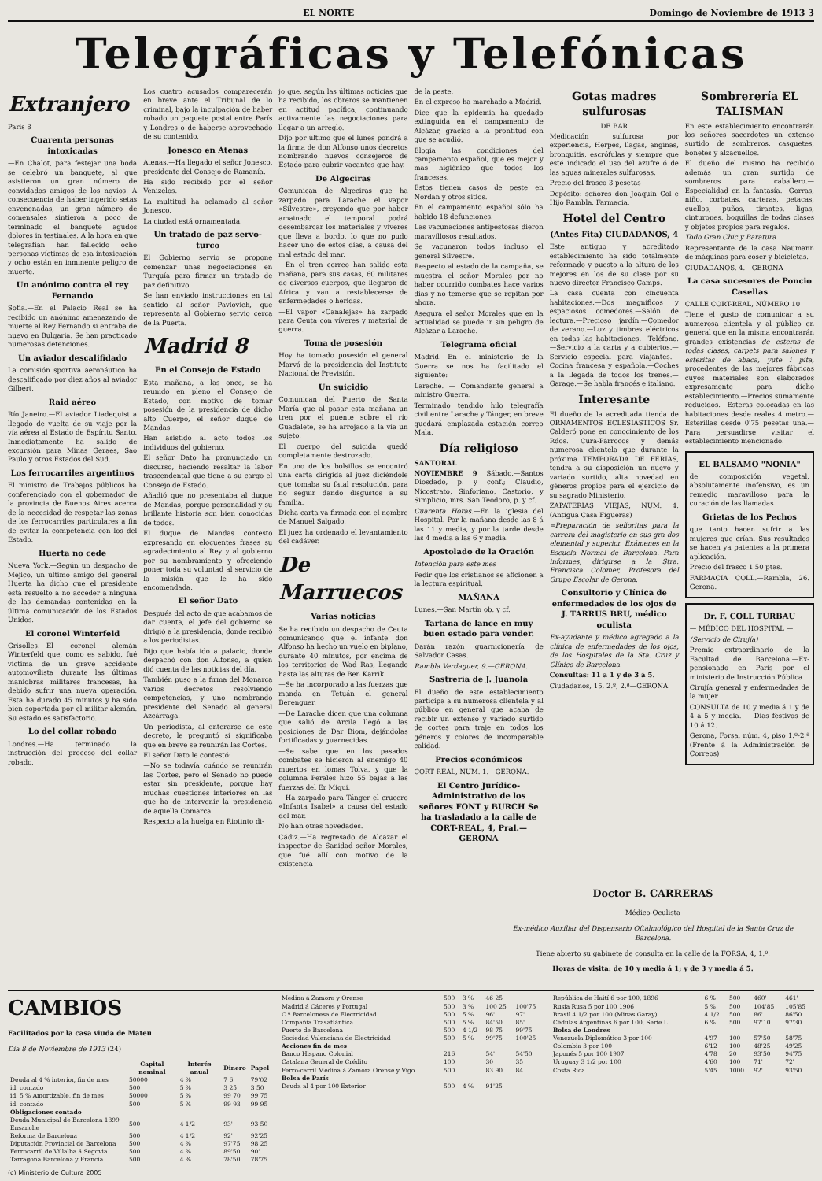EL NORTE Domingo de Noviembre de 1913 3
Telegráficas y Telefónicas
Extranjero
París 8
Cuarenta personas intoxicadas
—En Chalot, para festejar una boda se celebró un banquete, al que asistieron un gran número de convidados amigos de los novios. A consecuencia de haber ingerido setas envenenadas, un gran número de comensales sintieron a poco de terminado el banquete agudos dolores in testinales. A la hora en que telegrafían han fallecido ocho personas víctimas de esa intoxicación y ocho están en inminente peligro de muerte.
Un anónimo contra el rey Fernando
Sofía.—En el Palacio Real se ha recibido un anónimo amenazando de muerte al Rey Fernando si entraba de nuevo en Bulgaria. Se han practicado numerosas detenciones.
Un aviador descalifidado
La comisión sportiva aeronáutico ha descalificado por diez años al aviador Gilbert.
Raid aéreo
Río Janeiro.—El aviador Liadequist a llegado de vuelta de su viaje por la vía aérea al Estado de Espíritu Santo. Inmediatamente ha salido de excursión para Minas Geraes, Sao Paulo y otros Estados del Sud.
Los ferrocarriles argentinos
El ministro de Trabajos públicos ha conferenciado con el gobernador de la provincia de Buenos Aires acerca de la necesidad de respetar las zonas de los ferrocarriles particulares a fin de evitar la competencia con los del Estado.
Huerta no cede
Nueva York.—Según un despacho de Méjico, un último amigo del general Huerta ha dicho que el presidente está resuelto a no acceder a ninguna de las demandas contenidas en la última comunicación de los Estados Unidos.
El coronel Winterfeld
Grisolles.—El coronel alemán Winterfeld que, como es sabido, fué víctima de un grave accidente automovilista durante las últimas maniobras militares francesas, ha debido sufrir una nueva operación. Esta ha durado 45 minutos y ha sido bien soportada por el militar alemán. Su estado es satisfactorio.
Lo del collar robado
Londres.—Ha terminado la instrucción del proceso del collar robado.
Los cuatro acusados comparecerán en breve ante el Tribunal de lo criminal, bajo la inculpación de haber robado un paquete postal entre París y Londres o de haberse aprovechado de su contenido.
Jonesco en Atenas
Atenas.—Ha llegado el señor Jonesco, presidente del Consejo de Ramanía.
Ha sido recibido por el señor Venizelos.
La multitud ha aclamado al señor Jonesco.
La ciudad está ornamentada.
Un tratado de paz servo-turco
El Gobierno servio se propone comenzar unas negociaciones en Turquía para firmar un tratado de paz definitivo.
Se han enviado instrucciones en tal sentido al señor Pavlovich, que representa al Gobierno servio cerca de la Puerta.
Madrid 8
En el Consejo de Estado
Esta mañana, a las once, se ha reunido en pleno el Consejo de Estado, con motivo de tomar posesión de la presidencia de dicho alto Cuerpo, el señor duque de Mandas.
Han asistido al acto todos los individuos del gobierno.
El señor Dato ha pronunciado un discurso, haciendo resaltar la labor trascendental que tiene a su cargo el Consejo de Estado.
Añadió que no presentaba al duque de Mandas, porque personalidad y su brillante historia son bien conocidas de todos.
El duque de Mandas contestó expresando en elocuentes frases su agradecimiento al Rey y al gobierno por su nombramiento y ofreciendo poner toda su voluntad al servicio de la misión que le ha sido encomendada.
El señor Dato
Después del acto de que acabamos de dar cuenta, el jefe del gobierno se dirigió a la presidencia, donde recibió a los periodistas.
Dijo que había ido a palacio, donde despachó con don Alfonso, a quien dió cuenta de las noticias del día.
También puso a la firma del Monarca varios decretos resolviendo competencias, y uno nombrando presidente del Senado al general Azcárraga.
Un periodista, al enterarse de este decreto, le preguntó si significaba que en breve se reunirán las Cortes.
El señor Dato le contestó:
—No se todavía cuándo se reunirán las Cortes, pero el Senado no puede estar sin presidente, porque hay muchas cuestiones interiores en las que ha de intervenir la presidencia de aquella Comarca.
Respecto a la huelga en Riotinto di-
jo que, según las últimas noticias que ha recibido, los obreros se mantienen en actitud pacífica, continuando activamente las negociaciones para llegar a un arreglo.
Dijo por último que el lunes pondrá a la firma de don Alfonso unos decretos nombrando nuevos consejeros de Estado para cubrir vacantes que hay.
De Algeciras
Comunican de Algeciras que ha zarpado para Larache el vapor «Silvestre», creyendo que por haber amainado el temporal podrá desembarcar los materiales y víveres que lleva a bordo, lo que no pudo hacer uno de estos días, a causa del mal estado del mar.
—En el tren correo han salido esta mañana, para sus casas, 60 militares de diversos cuerpos, que llegaron de Africa y van a restablecerse de enfermedades o heridas.
—El vapor «Canalejas» ha zarpado para Ceuta con víveres y material de guerra.
Toma de posesión
Hoy ha tomado posesión el general Marvá de la presidencia del Instituto Nacional de Previsión.
Un suicidio
Comunican del Puerto de Santa María que al pasar esta mañana un tren por el puente sobre el río Guadalete, se ha arrojado a la vía un sujeto.
El cuerpo del suicida quedó completamente destrozado.
En uno de los bolsillos se encontró una carta dirigida al juez diciéndole que tomaba su fatal resolución, para no seguir dando disgustos a su familia.
Dicha carta va firmada con el nombre de Manuel Salgado.
El juez ha ordenado el levantamiento del cadáver.
De Marruecos
Varias noticias
Se ha recibido un despacho de Ceuta comunicando que el infante don Alfonso ha hecho un vuelo en biplano, durante 40 minutos, por encima de los territorios de Wad Ras, llegando hasta las alturas de Ben Karrik.
—Se ha incorporado a las fuerzas que manda en Tetuán el general Berenguer.
—De Larache dicen que una columna que salió de Arcila llegó a las posiciones de Dar Biom, dejándolas fortificadas y guarnecidas.
—Se sabe que en los pasados combates se hicieron al enemigo 40 muertos en lomas Tolva, y que la columna Perales hizo 55 bajas a las fuerzas del Er Miqui.
—Ha zarpado para Tánger el crucero «Infanta Isabel» a causa del estado del mar.
No han otras novedades.
Cádiz.—Ha regresado de Alcázar el inspector de Sanidad señor Morales, que fué allí con motivo de la existencia
de la peste.
En el expreso ha marchado a Madrid.
Dice que la epidemia ha quedado extinguida en el campamento de Alcázar, gracias a la prontitud con que se acudió.
Elogia las condiciones del campamento español, que es mejor y mas higiénico que todos los franceses.
Estos tienen casos de peste en Nordan y otros sitios.
En el campamento español sólo ha habido 18 defunciones.
Las vacunaciones antipestosas dieron maravillosos resultados.
Se vacunaron todos incluso el general Silvestre.
Respecto al estado de la campaña, se muestra el señor Morales por no haber ocurrido combates hace varios días y no temerse que se repitan por ahora.
Asegura el señor Morales que en la actualidad se puede ir sin peligro de Alcázar a Larache.
Telegrama oficial
Madrid.—En el ministerio de la Guerra se nos ha facilitado el siguiente:
Larache. — Comandante general a ministro Guerra.
Terminado tendido hilo telegrafía civil entre Larache y Tánger, en breve quedará emplazada estación correo Mala.
Día religioso
SANTORAL
NOVIEMBRE 9 Sábado.—Santos Diosdado, p. y conf.; Claudio, Nicostrato, Sinforiano, Castorio, y Simplicio, mrs. San Teodoro, p. y cf.
Cuarenta Horas.—En la iglesia del Hospital. Por la mañana desde las 8 á las 11 y media, y por la tarde desde las 4 media a las 6 y media.
Apostolado de la Oración
Intención para este mes
Pedir que los cristianos se aficionen a la lectura espiritual.
MAÑANA
Lunes.—San Martín ob. y cf.
Tartana de lance en muy buen estado para vender.
Darán razón guarnicionería de Salvador Casas.
Rambla Verdaguer, 9.—GERONA.
Sastrería de J. Juanola
El dueño de este establecimiento participa a su numerosa clientela y al público en general que acaba de recibir un extenso y variado surtido de cortes para traje en todos los géneros y colores de incomparable calidad.
Precios económicos
CORT REAL, NUM. 1.—GERONA.
El Centro Jurídico-Administrativo de los señores FONT y BURCH Se ha trasladado a la calle de CORT-REAL, 4, Pral.—GERONA
Gotas madres sulfurosas
DE BAR
Medicación sulfurosa por experiencia, Herpes, llagas, anginas, bronquitis, escrófulas y siempre que esté indicado el uso del azufre ó de las aguas minerales sulfurosas.
Precio del frasco 3 pesetas
Depósito: señores don Joaquín Col e Hijo Rambla. Farmacia.
Hotel del Centro
(Antes Fita) CIUDADANOS, 4
Este antiguo y acreditado establecimiento ha sido totalmente reformado y puesto a la altura de los mejores en los de su clase por su nuevo director Francisco Camps.
La casa cuenta con cincuenta habitaciones.—Dos magníficos y espaciosos comedores.—Salón de lectura.—Precioso jardín.—Comedor de verano.—Luz y timbres eléctricos en todas las habitaciones.—Teléfono.—Servicio a la carta y a cubiertos.—Servicio especial para viajantes.—Cocina francesa y española.—Coches a la llegada de todos los trenes.—Garage.—Se habla francés e italiano.
Interesante
El dueño de la acreditada tienda de ORNAMENTOS ECLESIASTICOS Sr. Calderó pone en conocimiento de los Rdos. Cura-Párrocos y demás numerosa clientela que durante la próxima TEMPORADA DE FERIAS, tendrá a su disposición un nuevo y variado surtido, alta novedad en géneros propios para el ejercicio de su sagrado Ministerio.
ZAPATERIAS VIEJAS, NUM. 4. (Antigua Casa Figueras)
=Preparación de señoritas para la carrera del magisterio en sus gra dos elemental y superior. Exámenes en la Escuela Normal de Barcelona. Para informes, dirigirse a la Stra. Francisca Colomer, Profesora del Grupo Escolar de Gerona.
Consultorio y Clínica de enfermedades de los ojos de J. TARRUS BRU, médico oculista
Ex-ayudante y médico agregado a la clínica de enfermedades de los ojos, de los Hospitales de la Sta. Cruz y Clínico de Barcelona.
Consultas: 11 a 1 y de 3 á 5.
Ciudadanos, 15, 2.º, 2.ª—GERONA
Sombrerería EL TALISMAN
En este establecimiento encontrarán los señores sacerdotes un extenso surtido de sombreros, casquetes, bonetes y alzacuellos.
El dueño del mismo ha recibido además un gran surtido de sombreros para caballero.—Especialidad en la fantasía.—Gorras, niño, corbatas, carteras, petacas, cuellos, puños, tirantes, ligas, cinturones, boquillas de todas clases y objetos propios para regalos.
Todo Gran Chic y Baratura
Representante de la casa Naumann de máquinas para coser y bicicletas.
CIUDADANOS, 4.—GERONA
La casa sucesores de Poncio Casellas
CALLE CORT-REAL, NÚMERO 10
Tiene el gusto de comunicar a su numerosa clientela y al público en general que en la misma encontrarán grandes existencias de esteras de todas clases, carpets para salones y esteritas de abaca, yute i pita, procedentes de las mejores fábricas cuyos materiales son elaborados expresamente para dicho establecimiento.—Precios sumamente reducidos.—Esteras colocadas en las habitaciones desde reales 4 metro.—Esterillas desde 0'75 pesetas una.—Para persuadirse visitar el establecimiento mencionado.
EL BALSAMO "NONIA"
de composición vegetal, absolutamente inofensivo, es un remedio maravilloso para la curación de las llamadas
Grietas de los Pechos
que tanto hacen sufrir a las mujeres que crían. Sus resultados se hacen ya patentes a la primera aplicación.
Precio del frasco 1'50 ptas.
FARMACIA COLL.—Rambla, 26. Gerona.
Dr. F. COLL TURBAU
— MÉDICO DEL HOSPITAL —
(Servicio de Cirujía)
Premio extraordinario de la Facultad de Barcelona.—Ex-pensionado en París por el ministerio de Instrucción Pública
Cirujía general y enfermedades de la mujer
CONSULTA de 10 y media á 1 y de 4 á 5 y media. — Días festivos de 10 á 12.
Gerona, Forsa, núm. 4, piso 1.º-2.ª (Frente á la Administración de Correos)
Doctor B. CARRERAS
— Médico-Oculista —
Ex-médico Auxiliar del Dispensario Oftalmológico del Hospital de la Santa Cruz de Barcelona.
Tiene abierto su gabinete de consulta en la calle de la FORSA, 4, 1.º.
Horas de visita: de 10 y media á 1; y de 3 y media á 5.
CAMBIOS
Facilitados por la casa viuda de Mateu
Día 8 de Noviembre de 1913 (24)
| | Capital nominal | Interés anual | Dinero | Papel |
| --- | --- | --- | --- | --- |
| Deuda al 4 % interior, fin de mes | 50000 | 4 % | 7 6 | 79'02 |
| id. contado | 500 | 5 % | 3 25 | 3 50 |
| id. 5 % Amortizable, fin de mes | 50000 | 5 % | 99 70 | 99 75 |
| id. contado | 500 | 5 % | 99 93 | 99 95 |
| Obligaciones contado | | | | |
| Deuda Municipal de Barcelona 1899 Ensanche | 500 | 4 1/2 | 93' | 93 50 |
| Reforma de Barcelona | 500 | 4 1/2 | 92' | 92'25 |
| Diputación Provincial de Barcelona | 500 | 4 % | 97'75 | 98 25 |
| Ferrocarril de Villalba á Segovia | 500 | 4 % | 89'50 | 90' |
| Tarragona Barcelona y Francia | 500 | 4 % | 78'50 | 78'75 |
| Medina á Zamora y Orense | 500 | 3 % | 46 25 | |
| Madrid á Cáceres y Portugal | 500 | 3 % | 100 25 | 100'75 |
| C.ª Barcelonesa de Electricidad | 500 | 5 % | 96' | 97' |
| Compañía Trasatlántica | 500 | 5 % | 84'50 | 85' |
| Puerto de Barcelona | 500 | 4 1/2 | 98 75 | 99'75 |
| Sociedad Valenciana de Electricidad | 500 | 5 % | 99'75 | 100'25 |
| Acciones fin de mes | | | | |
| Banco Hispano Colonial | 216 | | 54' | 54'50 |
| Catalana General de Crédito | 100 | | 30 | 35 |
| Ferro-carril Medina á Zamora Orense y Vigo | 500 | | 83 90 | 84 |
| Bolsa de París | | | | |
| Deuda al 4 por 100 Exterior | 500 | 4 % | 91'25 | |
| República de Haití 6 por 100, 1896 | 6 % | 500 | 460' | 461' |
| Rusia Rusa 5 por 100 1906 | 5 % | 500 | 104'85 | 105'85 |
| Brasil 4 1/2 por 100 (Minas Garay) | 4 1/2 | 500 | 86' | 86'50 |
| Cédulas Argentinas 6 por 100, Serie L. | 6 % | 500 | 97'10 | 97'30 |
| Bolsa de Londres | | | | |
| Venezuela Diplomático 3 por 100 | 4'97 | 100 | 57'50 | 58'75 |
| Colombia 3 por 100 | 6'12 | 100 | 48'25 | 49'25 |
| Japonés 5 por 100 1907 | 4'78 | 20 | 93'50 | 94'75 |
| Uruguay 3 1/2 por 100 | 4'60 | 100 | 71' | 72' |
| Costa Rica | 5'45 | 1000 | 92' | 93'50 |
(c) Ministerio de Cultura 2005